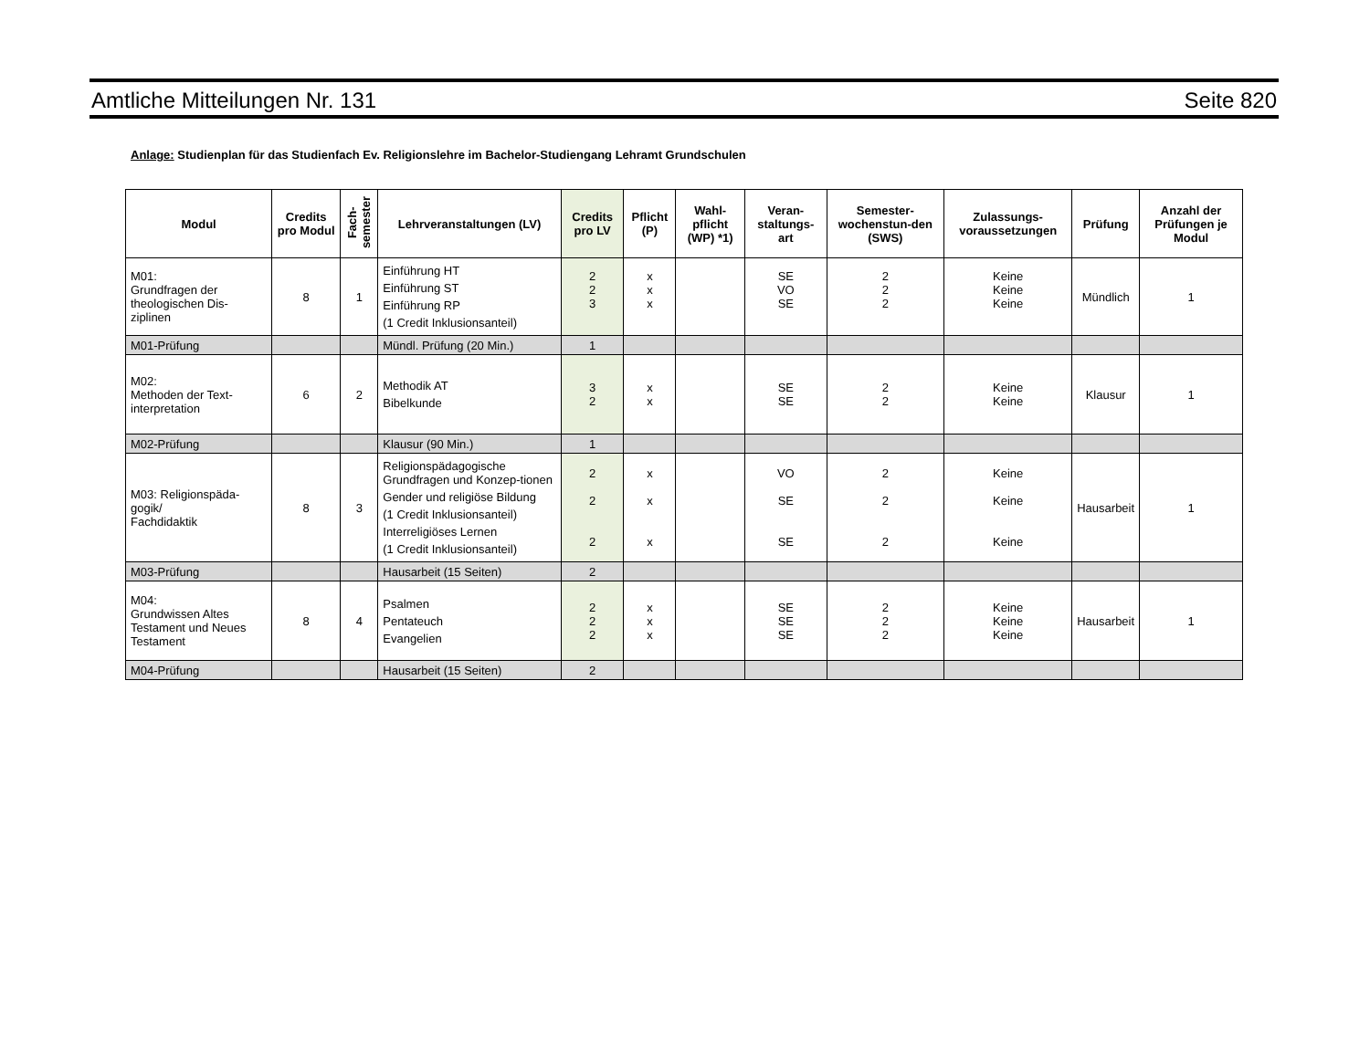Amtliche Mitteilungen Nr. 131 Seite 820
Anlage: Studienplan für das Studienfach Ev. Religionslehre im Bachelor-Studiengang Lehramt Grundschulen
| Modul | Credits pro Modul | Fach- semester | Lehrveranstaltungen (LV) | Credits pro LV | Pflicht (P) | Wahl-pflicht (WP) *1) | Veran-staltungs-art | Semester-wochenstun-den (SWS) | Zulassungs-voraussetzungen | Prüfung | Anzahl der Prüfungen je Modul |
| --- | --- | --- | --- | --- | --- | --- | --- | --- | --- | --- | --- |
| M01: Grundfragen der theologischen Dis-ziplinen | 8 | 1 | Einführung HT Einführung ST Einführung RP (1 Credit Inklusionsanteil) | 2 2 3 | x x x | | SE VO SE | 2 2 2 | Keine Keine Keine | Mündlich | 1 |
| M01-Prüfung | | | Mündl. Prüfung (20 Min.) | 1 | | | | | | | |
| M02: Methoden der Text-interpretation | 6 | 2 | Methodik AT Bibelkunde | 3 2 | x x | | SE SE | 2 2 | Keine Keine | Klausur | 1 |
| M02-Prüfung | | | Klausur (90 Min.) | 1 | | | | | | | |
| M03: Religionspäda-gogik/ Fachdidaktik | 8 | 3 | Religionspädagogische Grundfragen und Konzep-tionen Gender und religiöse Bildung (1 Credit Inklusionsanteil) Interreligiöses Lernen (1 Credit Inklusionsanteil) | 2 2 2 | x x x | | VO SE SE | 2 2 2 | Keine Keine Keine | Hausarbeit | 1 |
| M03-Prüfung | | | Hausarbeit (15 Seiten) | 2 | | | | | | | |
| M04: Grundwissen Altes Testament und Neues Testament | 8 | 4 | Psalmen Pentateuch Evangelien | 2 2 2 | x x x | | SE SE SE | 2 2 2 | Keine Keine Keine | Hausarbeit | 1 |
| M04-Prüfung | | | Hausarbeit (15 Seiten) | 2 | | | | | | | |